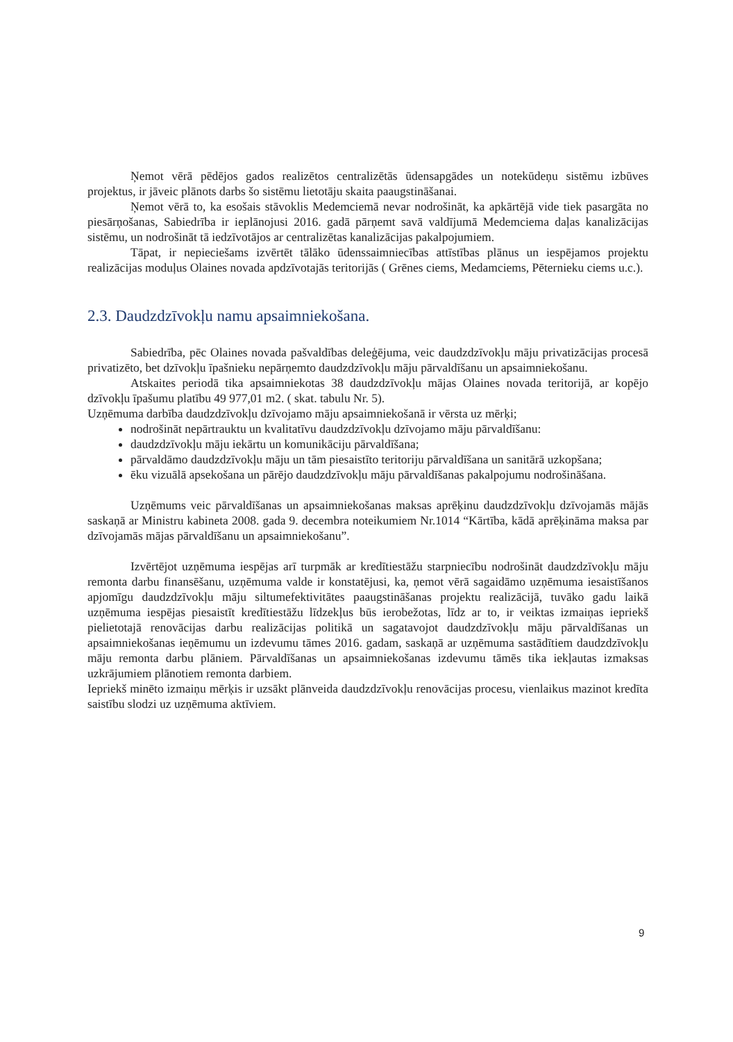Ņemot vērā pēdējos gados realizētos centralizētās ūdensapgādes un notekūdeņu sistēmu izbūves projektus, ir jāveic plānots darbs šo sistēmu lietotāju skaita paaugstināšanai.
Ņemot vērā to, ka esošais stāvoklis Medemciemā nevar nodrošināt, ka apkārtējā vide tiek pasargāta no piesārņošanas, Sabiedrība ir ieplānojusi 2016. gadā pārņemt savā valdījumā Medemciema daļas kanalizācijas sistēmu, un nodrošināt tā iedzīvotājos ar centralizētas kanalizācijas pakalpojumiem.
Tāpat, ir nepieciešams izvērtēt tālāko ūdenssaimniecības attīstības plānus un iespējamos projektu realizācijas moduļus Olaines novada apdzīvotajās teritorijās ( Grēnes ciems, Medamciems, Pēternieku ciems u.c.).
2.3. Daudzdzīvokļu namu apsaimniekošana.
Sabiedrība, pēc Olaines novada pašvaldības deleģējuma, veic daudzdzīvokļu māju privatizācijas procesā privatizēto, bet dzīvokļu īpašnieku nepārņemto daudzdzīvokļu māju pārvaldīšanu un apsaimniekošanu.
Atskaites periodā tika apsaimniekotas 38 daudzdzīvokļu mājas Olaines novada teritorijā, ar kopējo dzīvokļu īpašumu platību 49 977,01 m2. ( skat. tabulu Nr. 5).
Uzņēmuma darbība daudzdzīvokļu dzīvojamo māju apsaimniekošanā ir vērsta uz mērķi;
nodrošināt nepārtrauktu un kvalitatīvu daudzdzīvokļu dzīvojamo māju pārvaldīšanu:
daudzdzīvokļu māju iekārtu un komunikāciju pārvaldīšana;
pārvaldāmo daudzdzīvokļu māju un tām piesaistīto teritoriju pārvaldīšana un sanitārā uzkopšana;
ēku vizuālā apsekošana un pārējo daudzdzīvokļu māju pārvaldīšanas pakalpojumu nodrošināšana.
Uzņēmums veic pārvaldīšanas un apsaimniekošanas maksas aprēķinu daudzdzīvokļu dzīvojamās mājās saskaņā ar Ministru kabineta 2008. gada 9. decembra noteikumiem Nr.1014 “Kārtība, kādā aprēķināma maksa par dzīvojamās mājas pārvaldīšanu un apsaimniekošanu”.
Izvērtējot uzņēmuma iespējas arī turpmāk ar kredītiestāžu starpniecību nodrošināt daudzdzīvokļu māju remonta darbu finansēšanu, uzņēmuma valde ir konstatējusi, ka, ņemot vērā sagaidāmo uzņēmuma iesaistīšanos apjomīgu daudzdzīvokļu māju siltumefektivitātes paaugstināšanas projektu realizācijā, tuvāko gadu laikā uzņēmuma iespējas piesaistīt kredītiestāžu līdzekļus būs ierobežotas, līdz ar to, ir veiktas izmaiņas iepriekš pielietotajā renovācijas darbu realizācijas politikā un sagatavojot daudzdzīvokļu māju pārvaldīšanas un apsaimniekošanas ieņēmumu un izdevumu tāmes 2016. gadam, saskaņā ar uzņēmuma sastādītiem daudzdzīvokļu māju remonta darbu plāniem. Pārvaldīšanas un apsaimniekošanas izdevumu tāmēs tika iekļautas izmaksas uzkrājumiem plānotiem remonta darbiem.
Iepriekš minēto izmaiņu mērķis ir uzsākt plānveida daudzdzīvokļu renovācijas procesu, vienlaikus mazinot kredīta saistību slodzi uz uzņēmuma aktīviem.
9